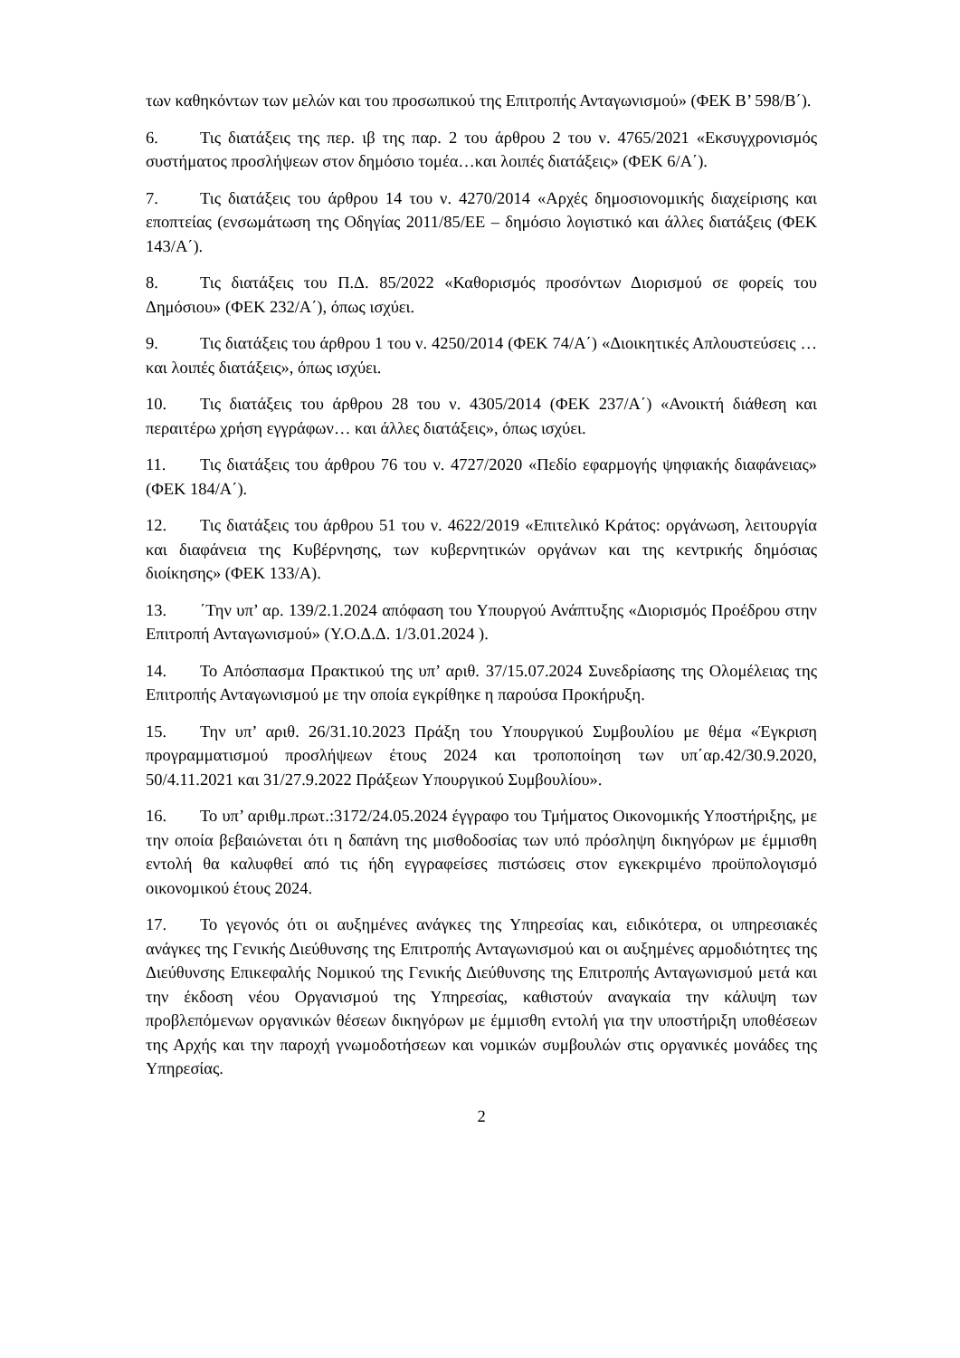των καθηκόντων των μελών και του προσωπικού της Επιτροπής Ανταγωνισμού» (ΦΕΚ Β’ 598/Β΄).
6. Τις διατάξεις της περ. ιβ της παρ. 2 του άρθρου 2 του ν. 4765/2021 «Εκσυγχρονισμός συστήματος προσλήψεων στον δημόσιο τομέα…και λοιπές διατάξεις» (ΦΕΚ 6/Α΄).
7. Τις διατάξεις του άρθρου 14 του ν. 4270/2014 «Αρχές δημοσιονομικής διαχείρισης και εποπτείας (ενσωμάτωση της Οδηγίας 2011/85/ΕΕ – δημόσιο λογιστικό και άλλες διατάξεις (ΦΕΚ 143/Α΄).
8. Τις διατάξεις του Π.Δ. 85/2022 «Καθορισμός προσόντων Διορισμού σε φορείς του Δημόσιου» (ΦΕΚ 232/Α΄), όπως ισχύει.
9. Τις διατάξεις του άρθρου 1 του ν. 4250/2014 (ΦΕΚ 74/Α΄) «Διοικητικές Απλουστεύσεις … και λοιπές διατάξεις», όπως ισχύει.
10. Τις διατάξεις του άρθρου 28 του ν. 4305/2014 (ΦΕΚ 237/Α΄) «Ανοικτή διάθεση και περαιτέρω χρήση εγγράφων… και άλλες διατάξεις», όπως ισχύει.
11. Τις διατάξεις του άρθρου 76 του ν. 4727/2020 «Πεδίο εφαρμογής ψηφιακής διαφάνειας» (ΦΕΚ 184/Α΄).
12. Τις διατάξεις του άρθρου 51 του ν. 4622/2019 «Επιτελικό Κράτος: οργάνωση, λειτουργία και διαφάνεια της Κυβέρνησης, των κυβερνητικών οργάνων και της κεντρικής δημόσιας διοίκησης» (ΦΕΚ 133/Α).
13. ΄Την υπ’ αρ. 139/2.1.2024 απόφαση του Υπουργού Ανάπτυξης «Διορισμός Προέδρου στην Επιτροπή Ανταγωνισμού» (Υ.Ο.Δ.Δ. 1/3.01.2024 ).
14. Το Απόσπασμα Πρακτικού της υπ’ αριθ. 37/15.07.2024 Συνεδρίασης της Ολομέλειας της Επιτροπής Ανταγωνισμού με την οποία εγκρίθηκε η παρούσα Προκήρυξη.
15. Την υπ’ αριθ. 26/31.10.2023 Πράξη του Υπουργικού Συμβουλίου με θέμα «Έγκριση προγραμματισμού προσλήψεων έτους 2024 και τροποποίηση των υπ΄αρ.42/30.9.2020, 50/4.11.2021 και 31/27.9.2022 Πράξεων Υπουργικού Συμβουλίου».
16. Το υπ’ αριθμ.πρωτ.:3172/24.05.2024 έγγραφο του Τμήματος Οικονομικής Υποστήριξης, με την οποία βεβαιώνεται ότι η δαπάνη της μισθοδοσίας των υπό πρόσληψη δικηγόρων με έμμισθη εντολή θα καλυφθεί από τις ήδη εγγραφείσες πιστώσεις στον εγκεκριμένο προϋπολογισμό οικονομικού έτους 2024.
17. Το γεγονός ότι οι αυξημένες ανάγκες της Υπηρεσίας και, ειδικότερα, οι υπηρεσιακές ανάγκες της Γενικής Διεύθυνσης της Επιτροπής Ανταγωνισμού και οι αυξημένες αρμοδιότητες της Διεύθυνσης Επικεφαλής Νομικού της Γενικής Διεύθυνσης της Επιτροπής Ανταγωνισμού μετά και την έκδοση νέου Οργανισμού της Υπηρεσίας, καθιστούν αναγκαία την κάλυψη των προβλεπόμενων οργανικών θέσεων δικηγόρων με έμμισθη εντολή για την υποστήριξη υποθέσεων της Αρχής και την παροχή γνωμοδοτήσεων και νομικών συμβουλών στις οργανικές μονάδες της Υπηρεσίας.
2